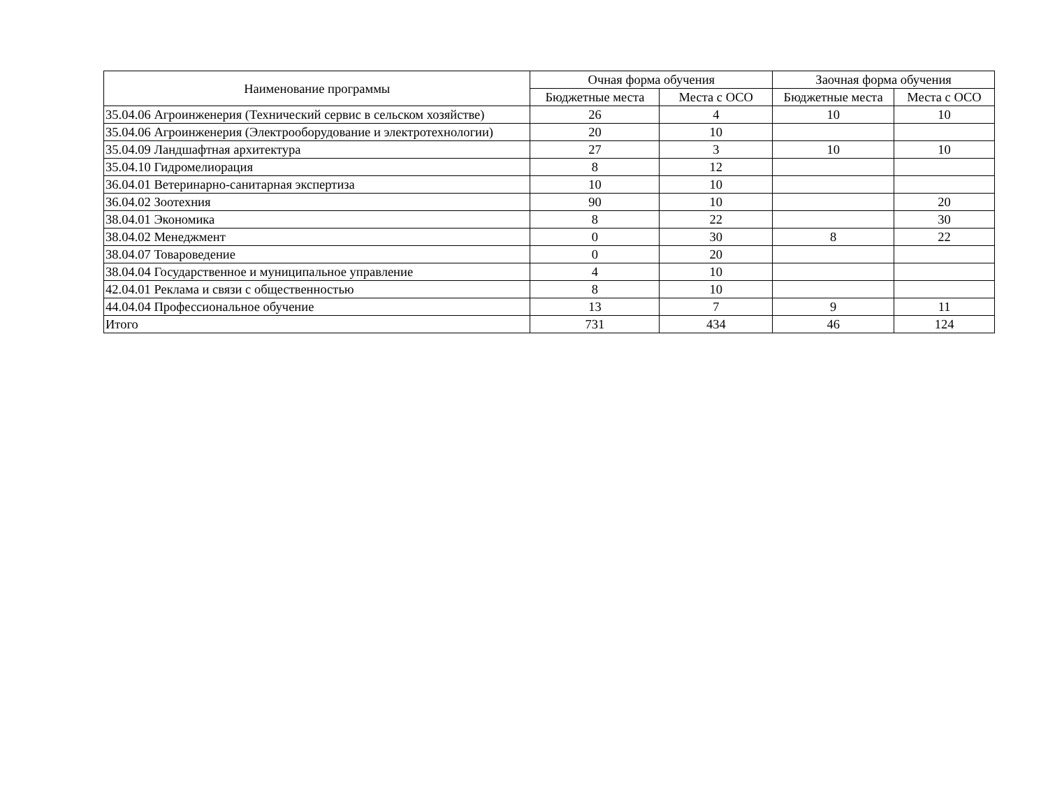| Наименование программы | Очная форма обучения | | Заочная форма обучения | |
| --- | --- | --- | --- | --- |
| | Бюджетные места | Места с ОСО | Бюджетные места | Места с ОСО |
| 35.04.06 Агроинженерия (Технический сервис в сельском хозяйстве) | 26 | 4 | 10 | 10 |
| 35.04.06 Агроинженерия (Электрооборудование и электротехнологии) | 20 | 10 | | |
| 35.04.09 Ландшафтная архитектура | 27 | 3 | 10 | 10 |
| 35.04.10 Гидромелиорация | 8 | 12 | | |
| 36.04.01 Ветеринарно-санитарная экспертиза | 10 | 10 | | |
| 36.04.02 Зоотехния | 90 | 10 | | 20 |
| 38.04.01 Экономика | 8 | 22 | | 30 |
| 38.04.02 Менеджмент | 0 | 30 | 8 | 22 |
| 38.04.07 Товароведение | 0 | 20 | | |
| 38.04.04 Государственное и муниципальное управление | 4 | 10 | | |
| 42.04.01 Реклама и связи с общественностью | 8 | 10 | | |
| 44.04.04 Профессиональное обучение | 13 | 7 | 9 | 11 |
| Итого | 731 | 434 | 46 | 124 |